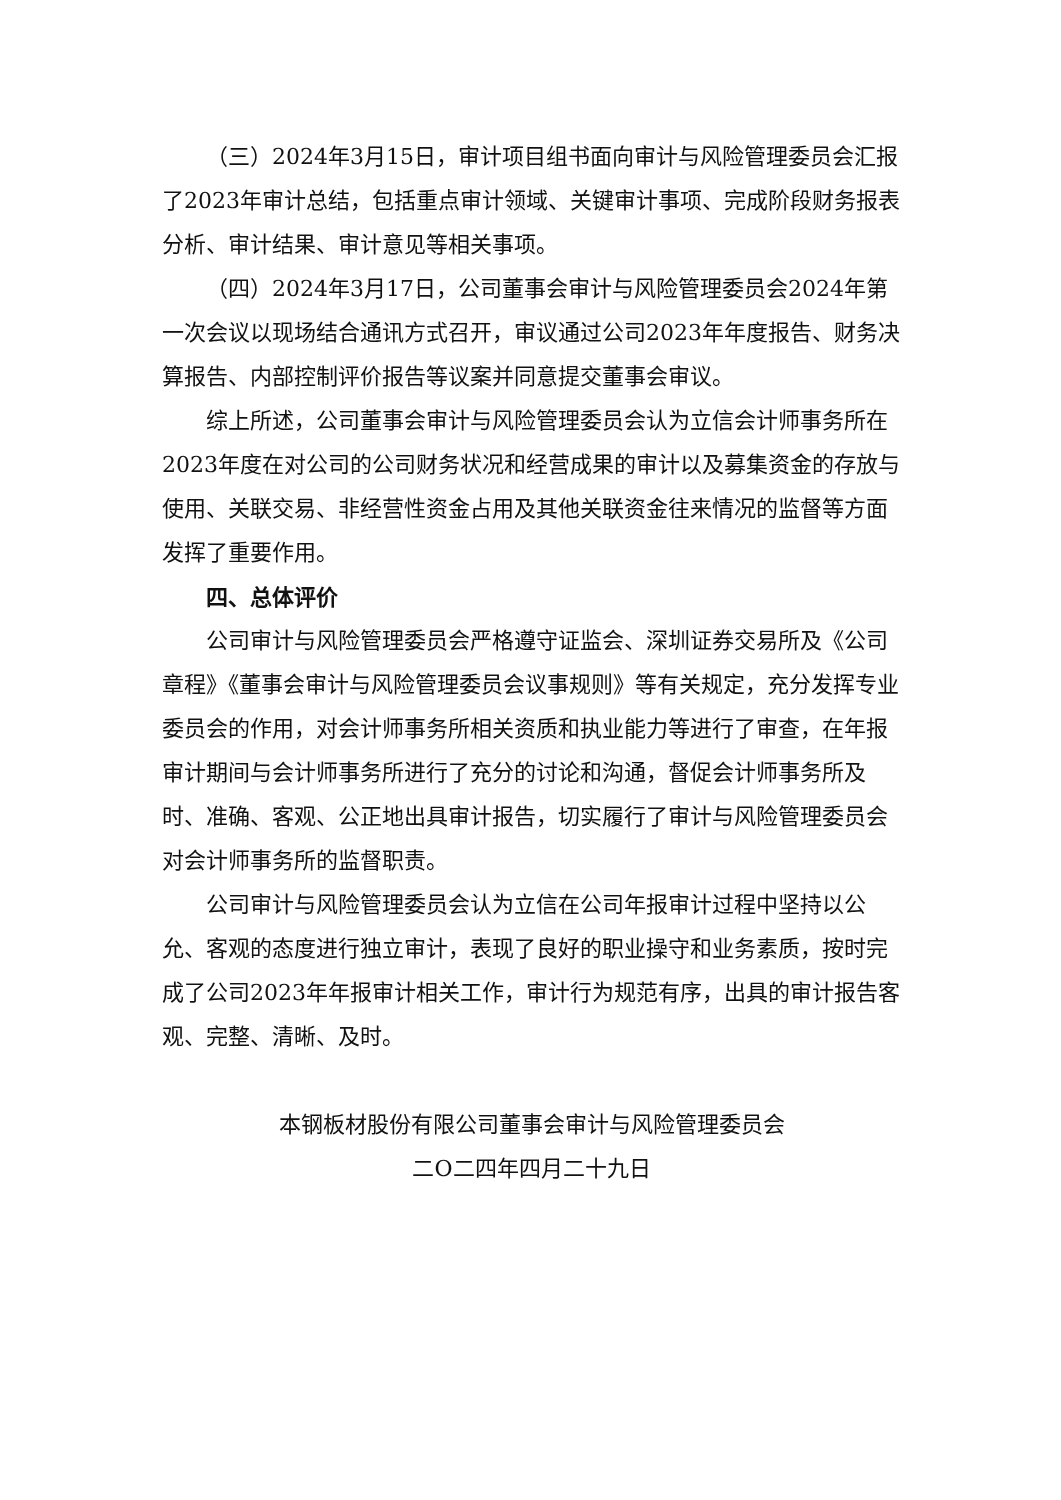（三）2024年3月15日，审计项目组书面向审计与风险管理委员会汇报了2023年审计总结，包括重点审计领域、关键审计事项、完成阶段财务报表分析、审计结果、审计意见等相关事项。
（四）2024年3月17日，公司董事会审计与风险管理委员会2024年第一次会议以现场结合通讯方式召开，审议通过公司2023年年度报告、财务决算报告、内部控制评价报告等议案并同意提交董事会审议。
综上所述，公司董事会审计与风险管理委员会认为立信会计师事务所在2023年度在对公司的公司财务状况和经营成果的审计以及募集资金的存放与使用、关联交易、非经营性资金占用及其他关联资金往来情况的监督等方面发挥了重要作用。
四、总体评价
公司审计与风险管理委员会严格遵守证监会、深圳证券交易所及《公司章程》《董事会审计与风险管理委员会议事规则》等有关规定，充分发挥专业委员会的作用，对会计师事务所相关资质和执业能力等进行了审查，在年报审计期间与会计师事务所进行了充分的讨论和沟通，督促会计师事务所及时、准确、客观、公正地出具审计报告，切实履行了审计与风险管理委员会对会计师事务所的监督职责。
公司审计与风险管理委员会认为立信在公司年报审计过程中坚持以公允、客观的态度进行独立审计，表现了良好的职业操守和业务素质，按时完成了公司2023年年报审计相关工作，审计行为规范有序，出具的审计报告客观、完整、清晰、及时。
本钢板材股份有限公司董事会审计与风险管理委员会
二O二四年四月二十九日